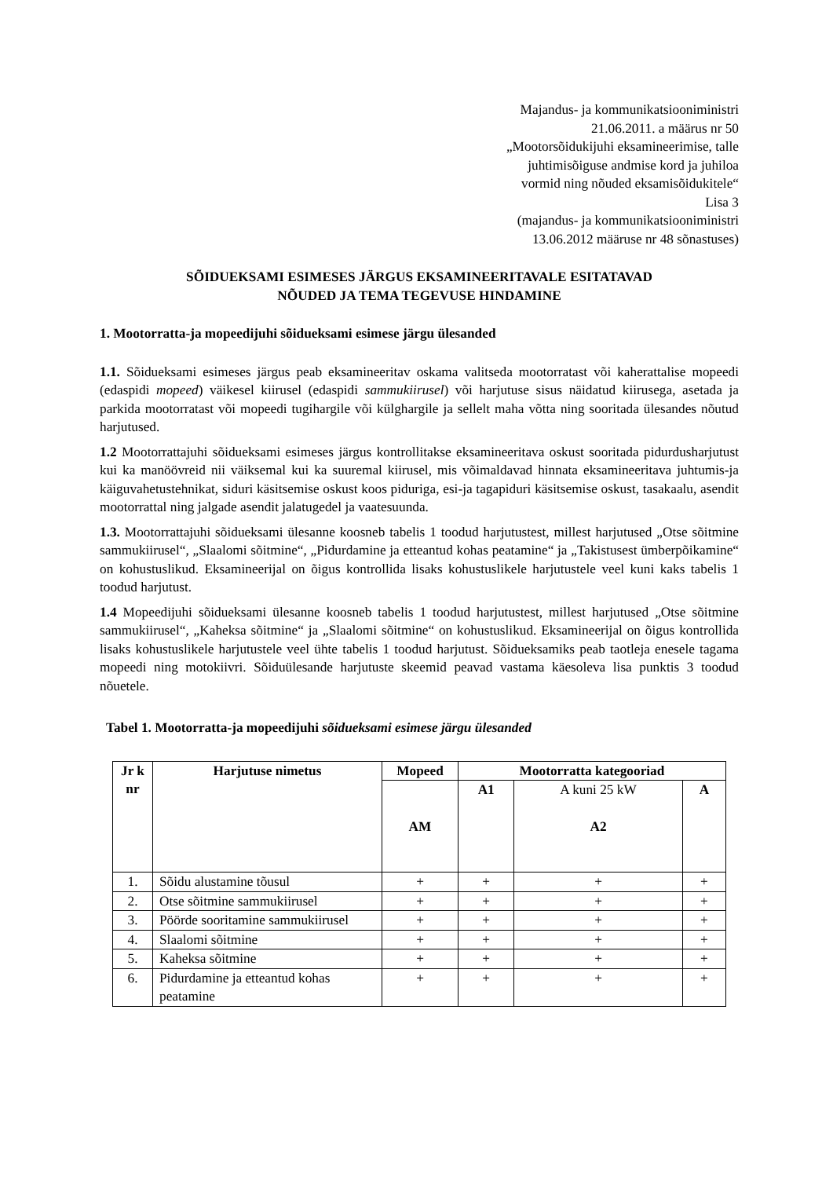Majandus- ja kommunikatsiooniministri
21.06.2011. a määrus nr 50
„Mootorsõidukijuhi eksamineerimise, talle
juhtimisõiguse andmise kord ja juhiloa
vormid ning nõuded eksamisõidukitele“
Lisa 3
(majandus- ja kommunikatsiooniministri
13.06.2012 määruse nr 48 sõnastuses)
SÕIDUEKSAMI ESIMESES JÄRGUS EKSAMINEERITAVALE ESITATAVAD
NÕUDED JA TEMA TEGEVUSE HINDAMINE
1. Mootorratta-ja mopeedijuhi sõidueksami esimese järgu ülesanded
1.1. Sõidueksami esimeses järgus peab eksamineeritav oskama valitseda mootorratast või kaherattalise mopeedi (edaspidi mopeed) väikesel kiirusel (edaspidi sammukiirusel) või harjutuse sisus näidatud kiirusega, asetada ja parkida mootorratast või mopeedi tugihargile või külghargile ja sellelt maha võtta ning sooritada ülesandes nõutud harjutused.
1.2 Mootorrattajuhi sõidueksami esimeses järgus kontrollitakse eksamineeritava oskust sooritada pidurdusharjutust kui ka manöövreid nii väiksemal kui ka suuremal kiirusel, mis võimaldavad hinnata eksamineeritava juhtumis-ja käiguvahetustehnikat, siduri käsitsemise oskust koos piduriga, esi-ja tagapiduri käsitsemise oskust, tasakaalu, asendit mootorrattal ning jalgade asendit jalatugedel ja vaatesuunda.
1.3. Mootorrattajuhi sõidueksami ülesanne koosneb tabelis 1 toodud harjutustest, millest harjutused „Otse sõitmine sammukiirusel“, „Slaalomi sõitmine“, „Pidurdamine ja etteantud kohas peatamine“ ja „Takistusest ümberpõikamine“ on kohustuslikud. Eksamineerijal on õigus kontrollida lisaks kohustuslikele harjutustele veel kuni kaks tabelis 1 toodud harjutust.
1.4 Mopeedijuhi sõidueksami ülesanne koosneb tabelis 1 toodud harjutustest, millest harjutused „Otse sõitmine sammukiirusel“, „Kaheksa sõitmine“ ja „Slaalomi sõitmine“ on kohustuslikud. Eksamineerijal on õigus kontrollida lisaks kohustuslikele harjutustele veel ühte tabelis 1 toodud harjutust. Sõidueksamiks peab taotleja enesele tagama mopeedi ning motokiivri. Sõiduülesande harjutuste skeemid peavad vastama käesoleva lisa punktis 3 toodud nõuetele.
Tabel 1. Mootorratta-ja mopeedijuhi sõidueksami esimese järgu ülesanded
| Jr k nr | Harjutuse nimetus | Mopeed | Mootorratta kategooriad | | |
| --- | --- | --- | --- | --- | --- |
| | | AM | A1 | A kuni 25 kW A2 | A |
| 1. | Sõidu alustamine tõusul | + | + | + | + |
| 2. | Otse sõitmine sammukiirusel | + | + | + | + |
| 3. | Pöörde sooritamine sammukiirusel | + | + | + | + |
| 4. | Slaalomi sõitmine | + | + | + | + |
| 5. | Kaheksa sõitmine | + | + | + | + |
| 6. | Pidurdamine ja etteantud kohas peatamine | + | + | + | + |